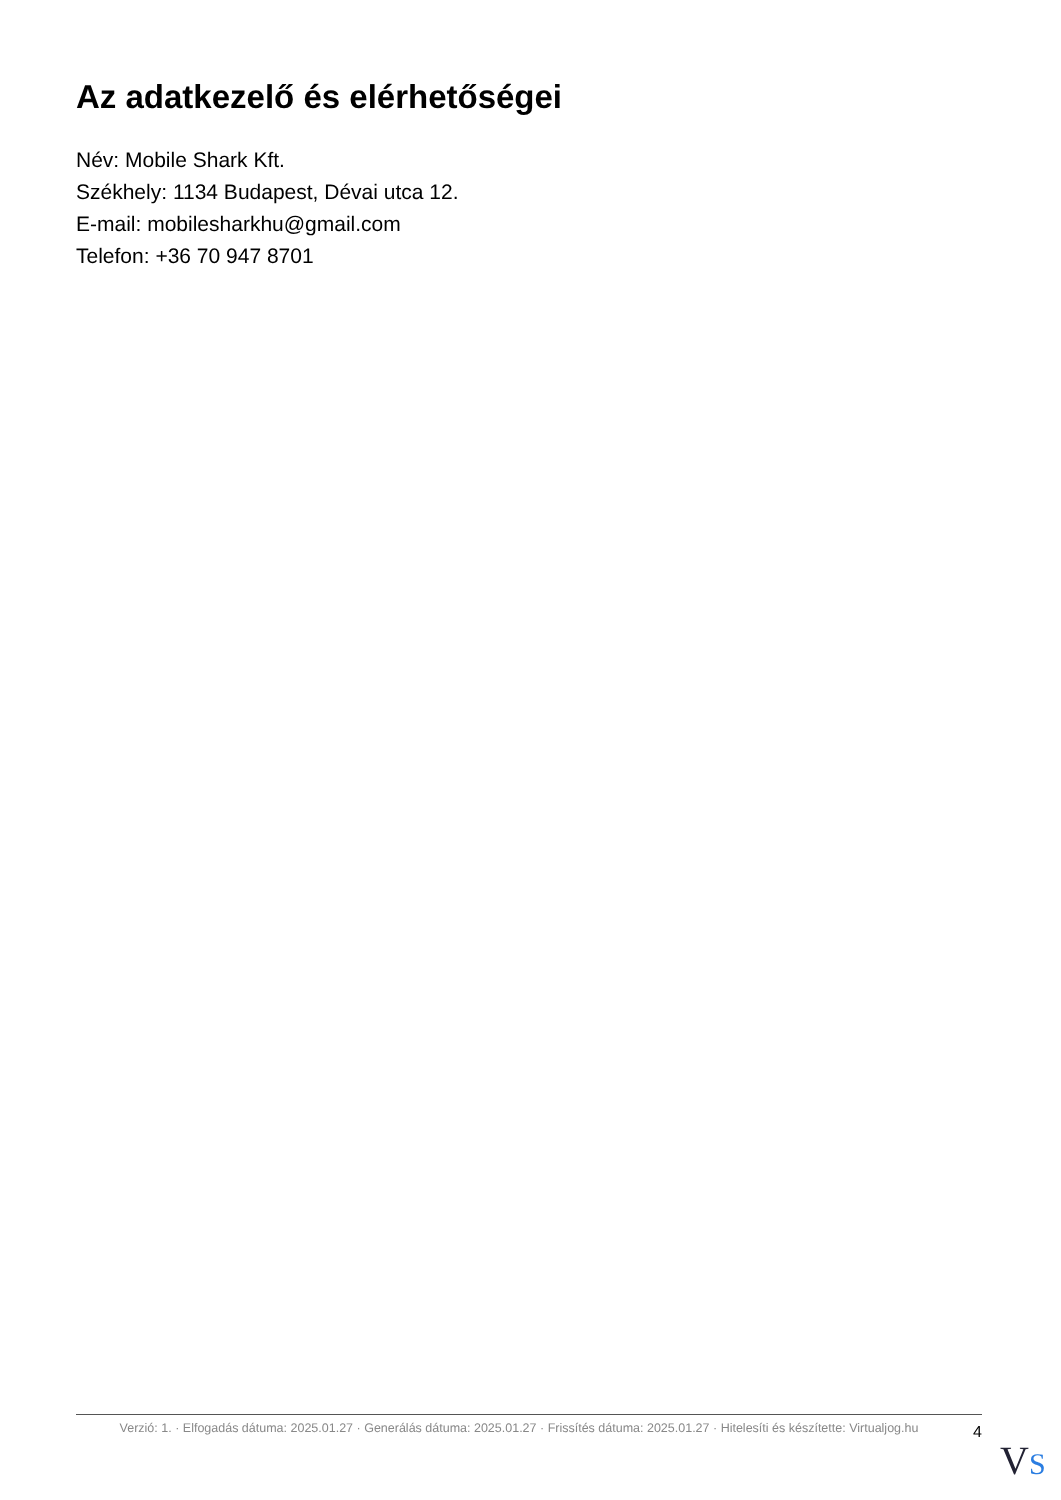Az adatkezelő és elérhetőségei
Név: Mobile Shark Kft.
Székhely: 1134 Budapest, Dévai utca 12.
E-mail: mobilesharkhu@gmail.com
Telefon: +36 70 947 8701
Verzió: 1. · Elfogadás dátuma: 2025.01.27 · Generálás dátuma: 2025.01.27 · Frissítés dátuma: 2025.01.27 · Hitelesíti és készítette: Virtualjog.hu
4
VS